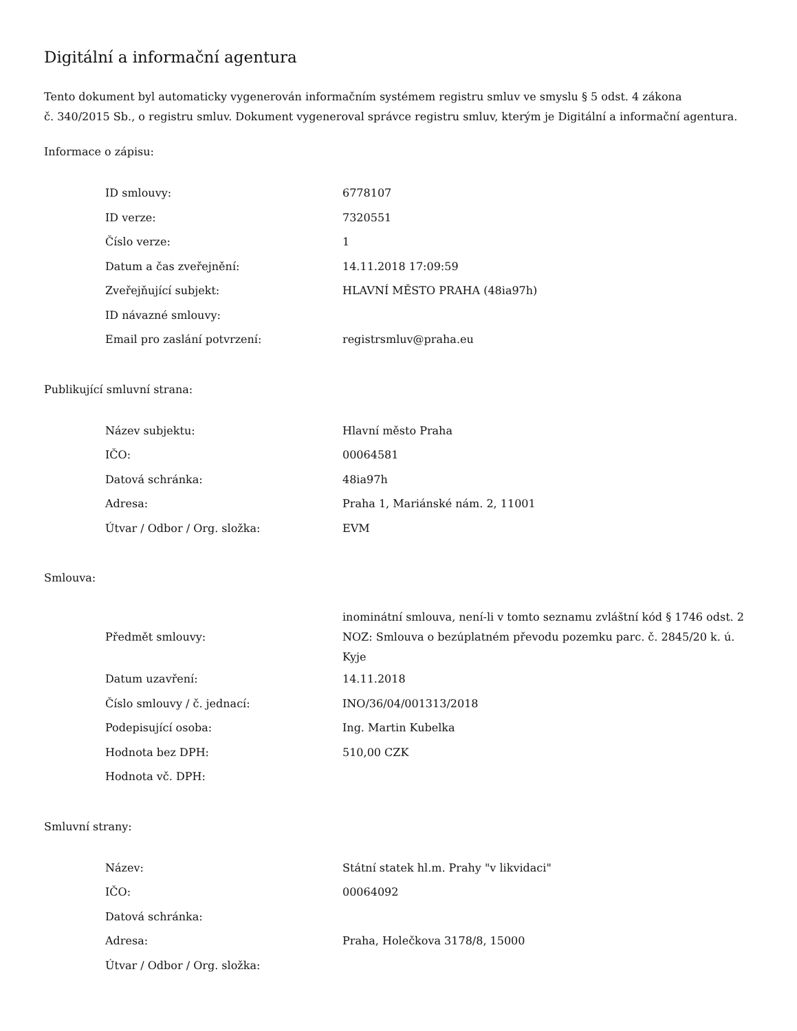Digitální a informační agentura
Tento dokument byl automaticky vygenerován informačním systémem registru smluv ve smyslu § 5 odst. 4 zákona
č. 340/2015 Sb., o registru smluv. Dokument vygeneroval správce registru smluv, kterým je Digitální a informační agentura.
Informace o zápisu:
| ID smlouvy: | 6778107 |
| ID verze: | 7320551 |
| Číslo verze: | 1 |
| Datum a čas zveřejnění: | 14.11.2018 17:09:59 |
| Zveřejňující subjekt: | HLAVNÍ MĚSTO PRAHA (48ia97h) |
| ID návazné smlouvy: | |
| Email pro zaslání potvrzení: | registrsmluv@praha.eu |
Publikující smluvní strana:
| Název subjektu: | Hlavní město Praha |
| IČO: | 00064581 |
| Datová schránka: | 48ia97h |
| Adresa: | Praha 1, Mariánské nám. 2, 11001 |
| Útvar / Odbor / Org. složka: | EVM |
Smlouva:
| Předmět smlouvy: | inominátní smlouva, není-li v tomto seznamu zvláštní kód § 1746 odst. 2 NOZ: Smlouva o bezúplatném převodu pozemku parc. č. 2845/20 k. ú. Kyje |
| Datum uzavření: | 14.11.2018 |
| Číslo smlouvy / č. jednací: | INO/36/04/001313/2018 |
| Podepisující osoba: | Ing. Martin Kubelka |
| Hodnota bez DPH: | 510,00 CZK |
| Hodnota vč. DPH: | |
Smluvní strany:
| Název: | Státní statek hl.m. Prahy "v likvidaci" |
| IČO: | 00064092 |
| Datová schránka: | |
| Adresa: | Praha, Holečkova 3178/8, 15000 |
| Útvar / Odbor / Org. složka: | |